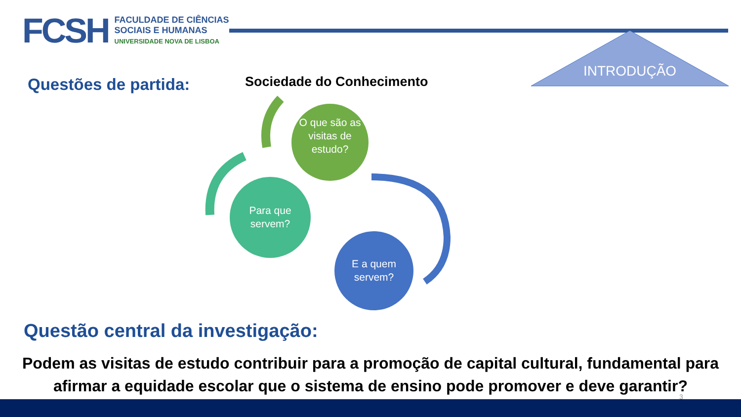FCSH
FACULDADE DE CIÊNCIAS
SOCIAIS E HUMANAS
UNIVERSIDADE NOVA DE LISBOA
INTRODUÇÃO
Questões de partida: Sociedade do Conhecimento
O que são as visitas de estudo?
Para que servem?
E a quem servem?
Questão central da investigação:
Podem as visitas de estudo contribuir para a promoção de capital cultural, fundamental para afirmar a equidade escolar que o sistema de ensino pode promover e deve garantir?
3